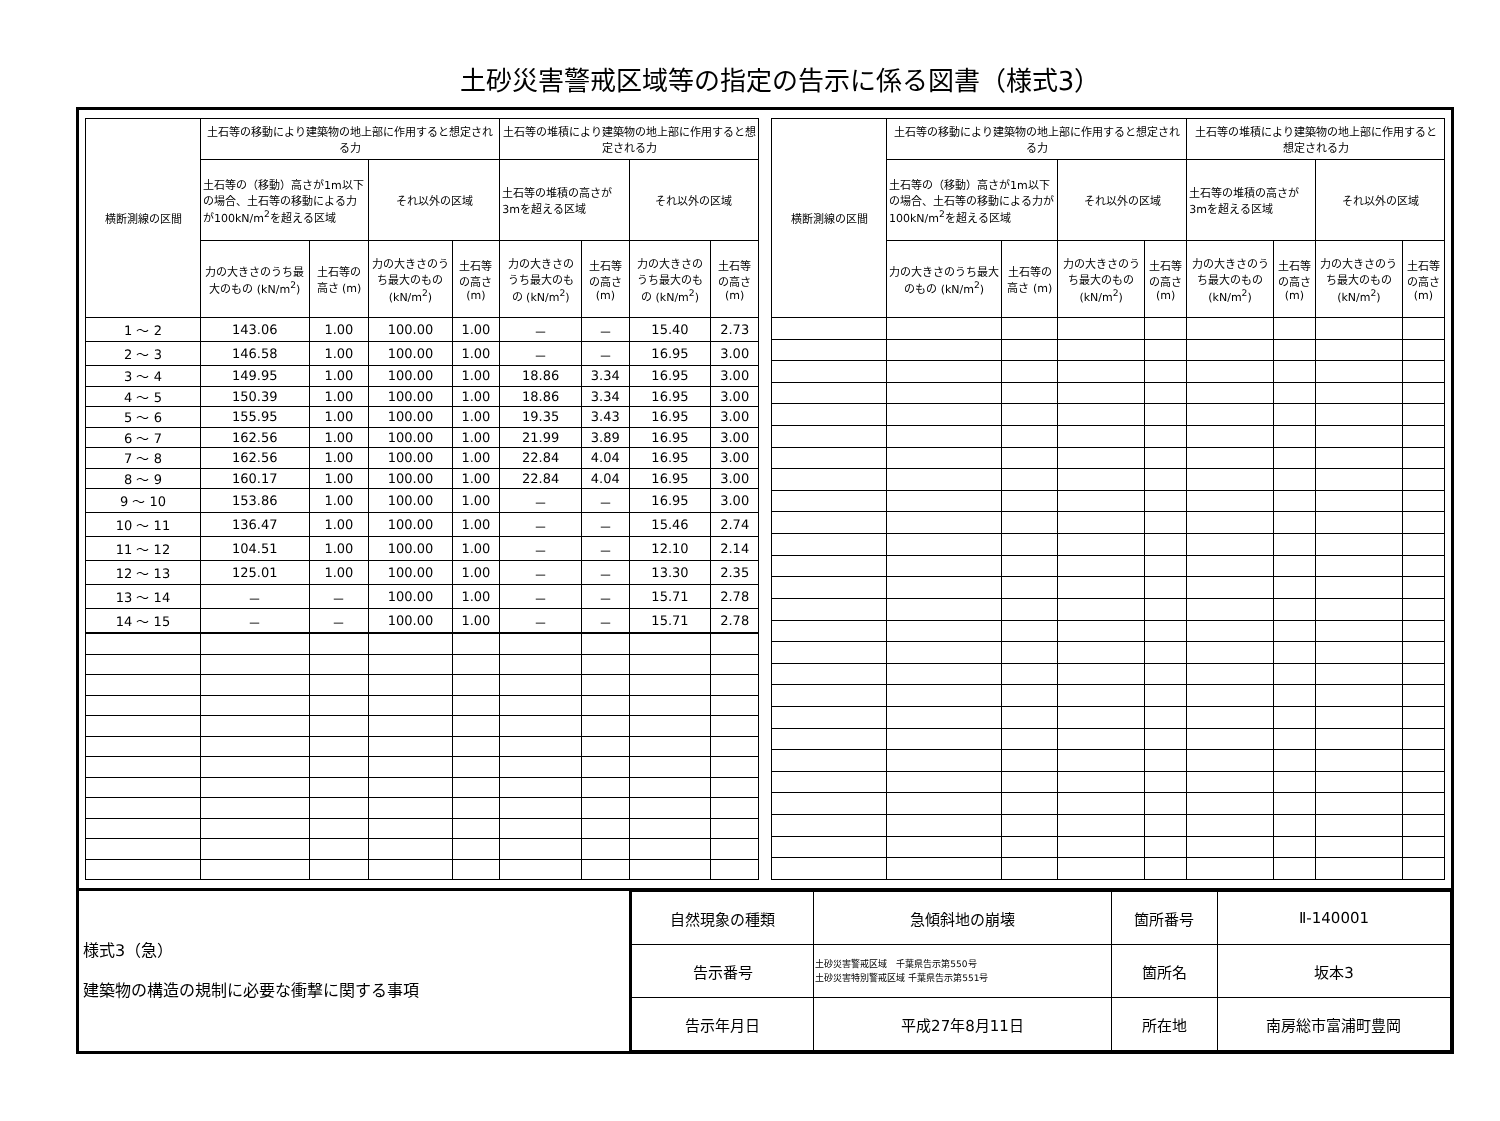土砂災害警戒区域等の指定の告示に係る図書（様式3）
| 横断測線の区間 | 土石等の移動により建築物の地上部に作用すると想定される力 | | | | 土石等の堆積により建築物の地上部に作用すると想定される力 | | | |
| --- | --- | --- | --- | --- | --- | --- | --- | --- |
| | 土石等の（移動）高さが1m以下の場合、土石等の移動による力が100kN/m<sup>2</sup>を超える区域 | | それ以外の区域 | | 土石等の堆積の高さが3mを超える区域 | | それ以外の区域 | |
| | 力の大きさのうち最大のもの (kN/m<sup>2</sup>) | 土石等の高さ (m) | 力の大きさのうち最大のもの (kN/m<sup>2</sup>) | 土石等の高さ (m) | 力の大きさのうち最大のもの (kN/m<sup>2</sup>) | 土石等の高さ (m) | 力の大きさのうち最大のもの (kN/m<sup>2</sup>) | 土石等の高さ (m) |
| 1 ～ 2 | 143.06 | 1.00 | 100.00 | 1.00 | － | － | 15.40 | 2.73 |
| 2 ～ 3 | 146.58 | 1.00 | 100.00 | 1.00 | － | － | 16.95 | 3.00 |
| 3 ～ 4 | 149.95 | 1.00 | 100.00 | 1.00 | 18.86 | 3.34 | 16.95 | 3.00 |
| 4 ～ 5 | 150.39 | 1.00 | 100.00 | 1.00 | 18.86 | 3.34 | 16.95 | 3.00 |
| 5 ～ 6 | 155.95 | 1.00 | 100.00 | 1.00 | 19.35 | 3.43 | 16.95 | 3.00 |
| 6 ～ 7 | 162.56 | 1.00 | 100.00 | 1.00 | 21.99 | 3.89 | 16.95 | 3.00 |
| 7 ～ 8 | 162.56 | 1.00 | 100.00 | 1.00 | 22.84 | 4.04 | 16.95 | 3.00 |
| 8 ～ 9 | 160.17 | 1.00 | 100.00 | 1.00 | 22.84 | 4.04 | 16.95 | 3.00 |
| 9 ～ 10 | 153.86 | 1.00 | 100.00 | 1.00 | － | － | 16.95 | 3.00 |
| 10 ～ 11 | 136.47 | 1.00 | 100.00 | 1.00 | － | － | 15.46 | 2.74 |
| 11 ～ 12 | 104.51 | 1.00 | 100.00 | 1.00 | － | － | 12.10 | 2.14 |
| 12 ～ 13 | 125.01 | 1.00 | 100.00 | 1.00 | － | － | 13.30 | 2.35 |
| 13 ～ 14 | － | － | 100.00 | 1.00 | － | － | 15.71 | 2.78 |
| 14 ～ 15 | － | － | 100.00 | 1.00 | － | － | 15.71 | 2.78 |
| 横断測線の区間 | 土石等の移動により建築物の地上部に作用すると想定される力 | | | | 土石等の堆積により建築物の地上部に作用すると想定される力 | | | |
| --- | --- | --- | --- | --- | --- | --- | --- | --- |
| | 土石等の（移動）高さが1m以下の場合、土石等の移動による力が100kN/m<sup>2</sup>を超える区域 | | それ以外の区域 | | 土石等の堆積の高さが3mを超える区域 | | それ以外の区域 | |
| | 力の大きさのうち最大のもの (kN/m<sup>2</sup>) | 土石等の高さ (m) | 力の大きさのうち最大のもの (kN/m<sup>2</sup>) | 土石等の高さ (m) | 力の大きさのうち最大のもの (kN/m<sup>2</sup>) | 土石等の高さ (m) | 力の大きさのうち最大のもの (kN/m<sup>2</sup>) | 土石等の高さ (m) |
様式3（急）
建築物の構造の規制に必要な衝撃に関する事項
| 自然現象の種類 | 急傾斜地の崩壊 | 箇所番号 | Ⅱ-140001 |
| 告示番号 | 土砂災害警戒区域 千葉県告示第550号 土砂災害特別警戒区域 千葉県告示第551号 | 箇所名 | 坂本3 |
| 告示年月日 | 平成27年8月11日 | 所在地 | 南房総市富浦町豊岡 |